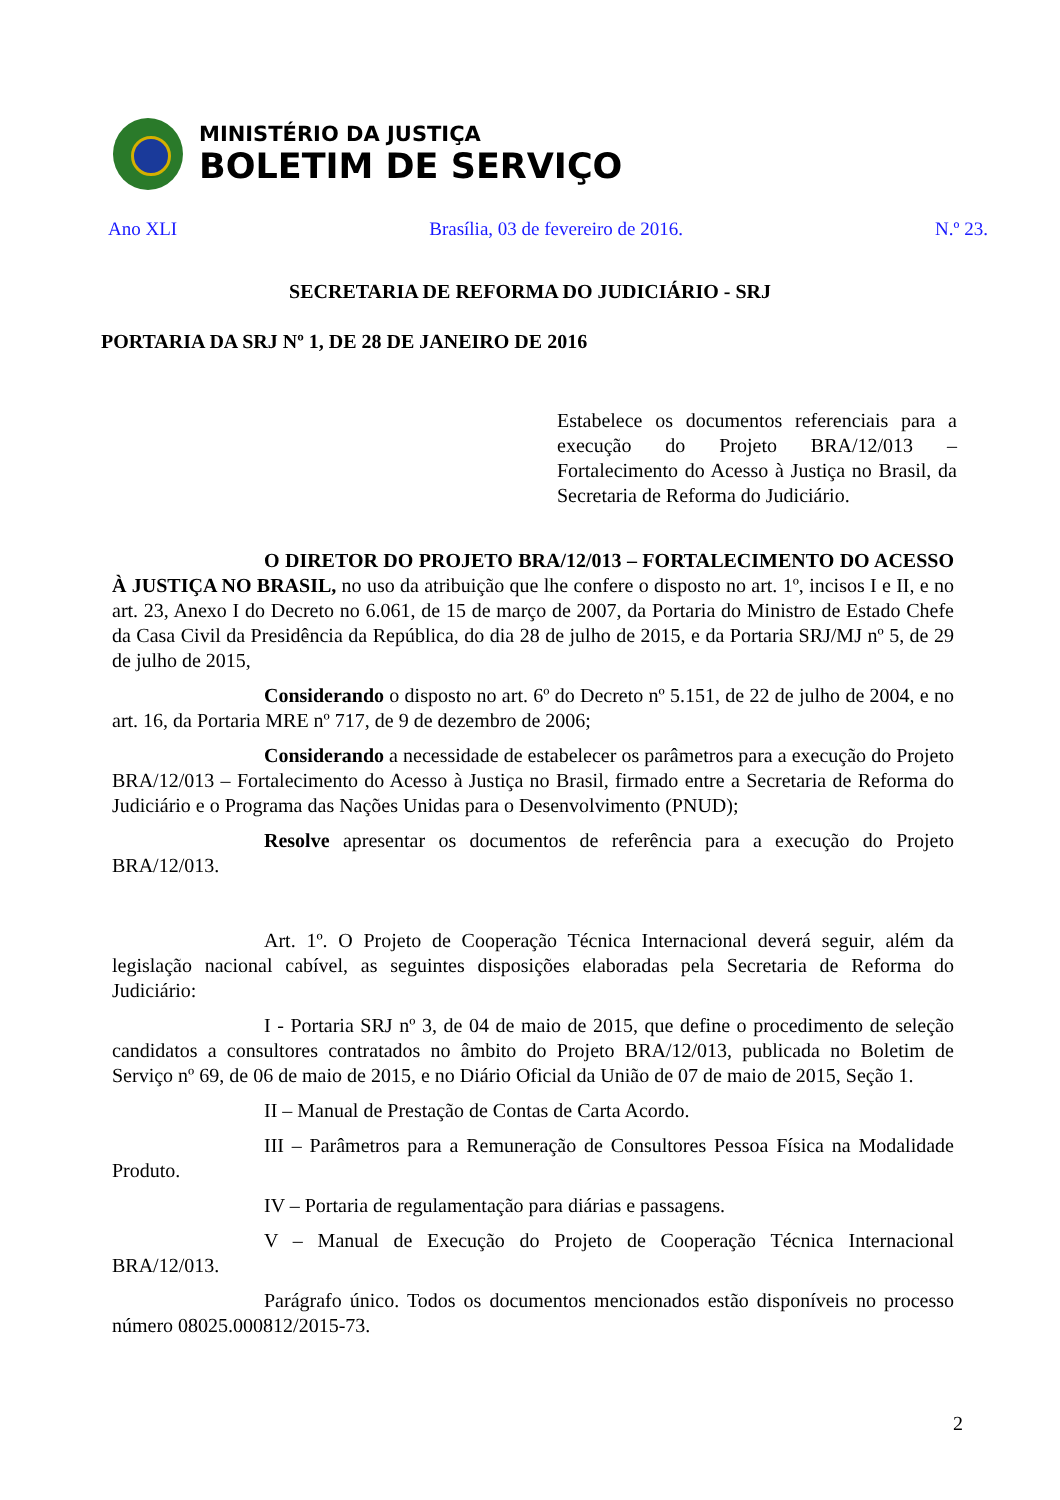MINISTÉRIO DA JUSTIÇA
BOLETIM DE SERVIÇO
Ano XLI Brasília, 03 de fevereiro de 2016. N.º 23.
SECRETARIA DE REFORMA DO JUDICIÁRIO - SRJ
PORTARIA DA SRJ Nº 1, DE 28 DE JANEIRO DE 2016
Estabelece os documentos referenciais para a execução do Projeto BRA/12/013 – Fortalecimento do Acesso à Justiça no Brasil, da Secretaria de Reforma do Judiciário.
O DIRETOR DO PROJETO BRA/12/013 – FORTALECIMENTO DO ACESSO À JUSTIÇA NO BRASIL, no uso da atribuição que lhe confere o disposto no art. 1º, incisos I e II, e no art. 23, Anexo I do Decreto no 6.061, de 15 de março de 2007, da Portaria do Ministro de Estado Chefe da Casa Civil da Presidência da República, do dia 28 de julho de 2015, e da Portaria SRJ/MJ nº 5, de 29 de julho de 2015,
Considerando o disposto no art. 6º do Decreto nº 5.151, de 22 de julho de 2004, e no art. 16, da Portaria MRE nº 717, de 9 de dezembro de 2006;
Considerando a necessidade de estabelecer os parâmetros para a execução do Projeto BRA/12/013 – Fortalecimento do Acesso à Justiça no Brasil, firmado entre a Secretaria de Reforma do Judiciário e o Programa das Nações Unidas para o Desenvolvimento (PNUD);
Resolve apresentar os documentos de referência para a execução do Projeto BRA/12/013.
Art. 1º. O Projeto de Cooperação Técnica Internacional deverá seguir, além da legislação nacional cabível, as seguintes disposições elaboradas pela Secretaria de Reforma do Judiciário:
I - Portaria SRJ nº 3, de 04 de maio de 2015, que define o procedimento de seleção candidatos a consultores contratados no âmbito do Projeto BRA/12/013, publicada no Boletim de Serviço nº 69, de 06 de maio de 2015, e no Diário Oficial da União de 07 de maio de 2015, Seção 1.
II – Manual de Prestação de Contas de Carta Acordo.
III – Parâmetros para a Remuneração de Consultores Pessoa Física na Modalidade Produto.
IV – Portaria de regulamentação para diárias e passagens.
V – Manual de Execução do Projeto de Cooperação Técnica Internacional BRA/12/013.
Parágrafo único. Todos os documentos mencionados estão disponíveis no processo número 08025.000812/2015-73.
2